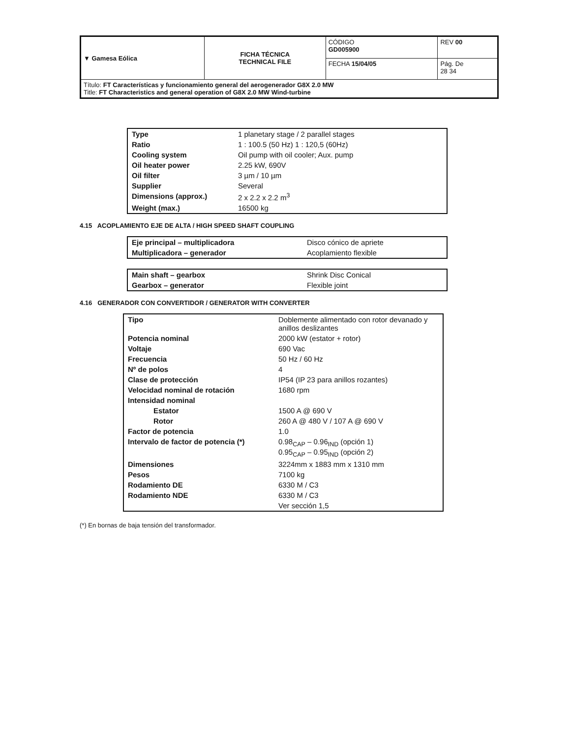| ▼ Gamesa Eólica | FICHA TÉCNICA TECHNICAL FILE | CÓDIGO GD005900 | REV 00 |
| | | FECHA 15/04/05 | Pág. De 28 34 |
| Título: FT Características y funcionamiento general del aerogenerador G8X 2.0 MW Title: FT Characteristics and general operation of G8X 2.0 MW Wind-turbine | | | |
| Type | 1 planetary stage / 2 parallel stages |
| Ratio | 1 : 100.5 (50 Hz) 1 : 120,5 (60Hz) |
| Cooling system | Oil pump with oil cooler; Aux. pump |
| Oil heater power | 2.25 kW, 690V |
| Oil filter | 3 µm / 10 µm |
| Supplier | Several |
| Dimensions (approx.) | 2 x 2.2 x 2.2 m<sup>3</sup> |
| Weight (max.) | 16500 kg |
4.15 ACOPLAMIENTO EJE DE ALTA / HIGH SPEED SHAFT COUPLING
| Eje principal – multiplicadora | Disco cónico de apriete |
| Multiplicadora – generador | Acoplamiento flexible |
| Main shaft – gearbox | Shrink Disc Conical |
| Gearbox – generator | Flexible joint |
4.16 GENERADOR CON CONVERTIDOR / GENERATOR WITH CONVERTER
| Tipo | Doblemente alimentado con rotor devanado y anillos deslizantes |
| Potencia nominal | 2000 kW (estator + rotor) |
| Voltaje | 690 Vac |
| Frecuencia | 50 Hz / 60 Hz |
| Nº de polos | 4 |
| Clase de protección | IP54 (IP 23 para anillos rozantes) |
| Velocidad nominal de rotación | 1680 rpm |
| Intensidad nominal | |
| Estator | 1500 A @ 690 V |
| Rotor | 260 A @ 480 V / 107 A @ 690 V |
| Factor de potencia | 1.0 |
| Intervalo de factor de potencia (*) | 0.98<sub>CAP</sub> – 0.96<sub>IND</sub> (opción 1) 0.95<sub>CAP</sub> – 0.95<sub>IND</sub> (opción 2) |
| Dimensiones | 3224mm x 1883 mm x 1310 mm |
| Pesos | 7100 kg |
| Rodamiento DE | 6330 M / C3 |
| Rodamiento NDE | 6330 M / C3 |
| | Ver sección 1,5 |
(*) En bornas de baja tensión del transformador.